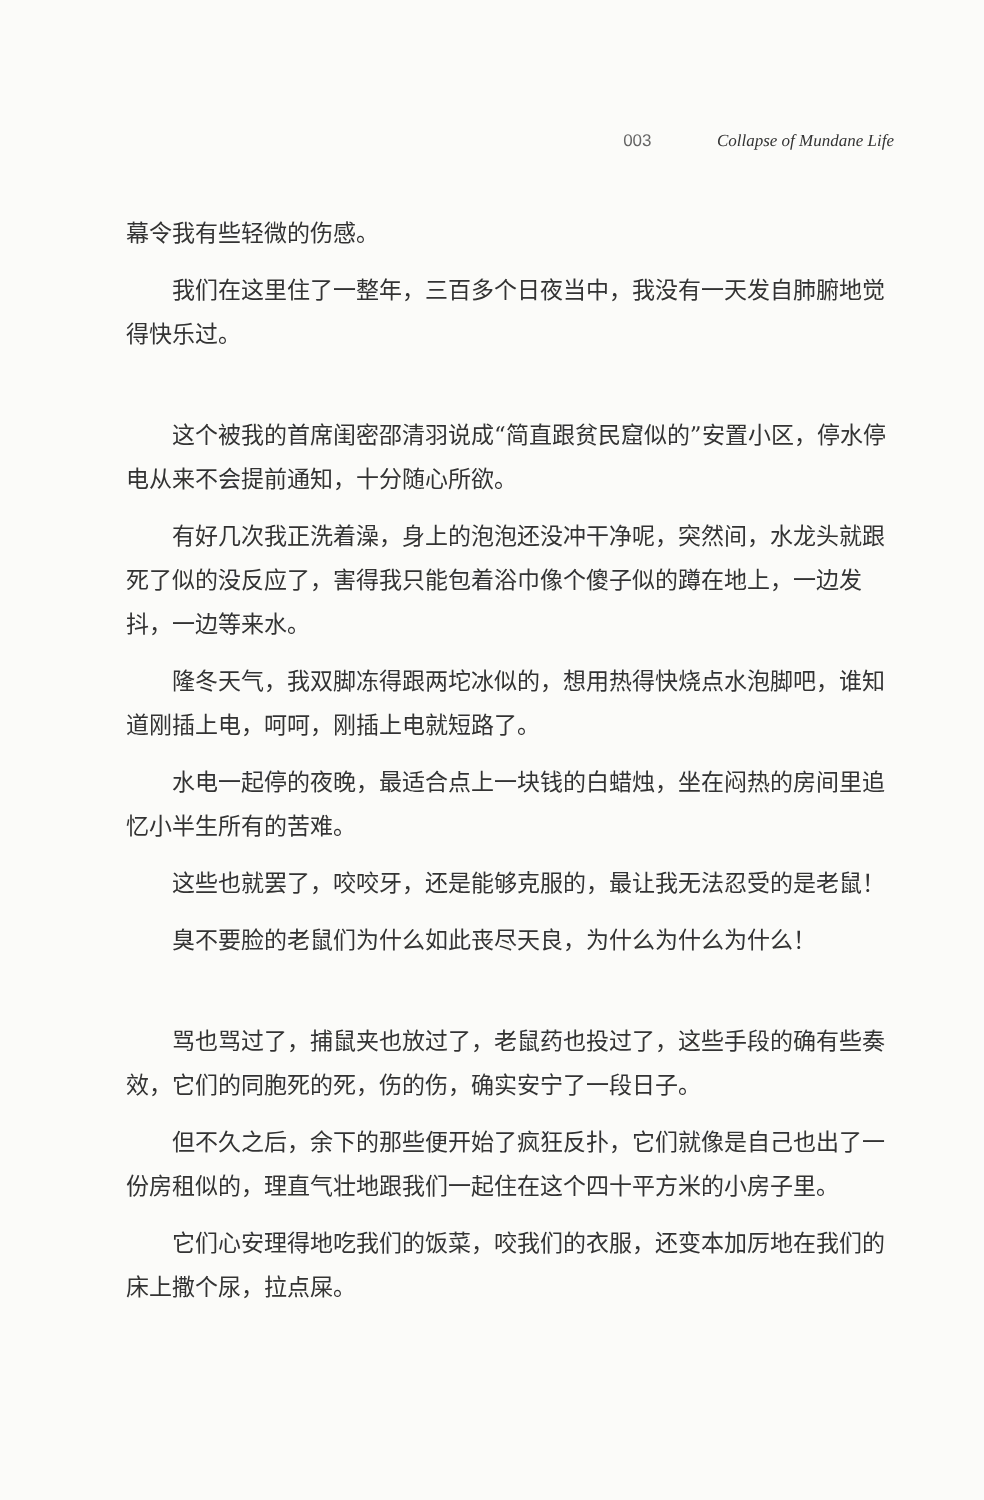003 Collapse of Mundane Life
幕令我有些轻微的伤感。
我们在这里住了一整年，三百多个日夜当中，我没有一天发自肺腑地觉得快乐过。
这个被我的首席闺密邵清羽说成“简直跟贫民窟似的”安置小区，停水停电从来不会提前通知，十分随心所欲。
有好几次我正洗着澡，身上的泡泡还没冲干净呢，突然间，水龙头就跟死了似的没反应了，害得我只能包着浴巾像个傻子似的蹲在地上，一边发抖，一边等来水。
隆冬天气，我双脚冻得跟两坨冰似的，想用热得快烧点水泡脚吧，谁知道刚插上电，呵呵，刚插上电就短路了。
水电一起停的夜晚，最适合点上一块钱的白蜡烛，坐在闷热的房间里追忆小半生所有的苦难。
这些也就罢了，咬咬牙，还是能够克服的，最让我无法忍受的是老鼠！
臭不要脸的老鼠们为什么如此丧尽天良，为什么为什么为什么！
骂也骂过了，捕鼠夹也放过了，老鼠药也投过了，这些手段的确有些奏效，它们的同胞死的死，伤的伤，确实安宁了一段日子。
但不久之后，余下的那些便开始了疯狂反扑，它们就像是自己也出了一份房租似的，理直气壮地跟我们一起住在这个四十平方米的小房子里。
它们心安理得地吃我们的饭菜，咬我们的衣服，还变本加厉地在我们的床上撒个尿，拉点屎。